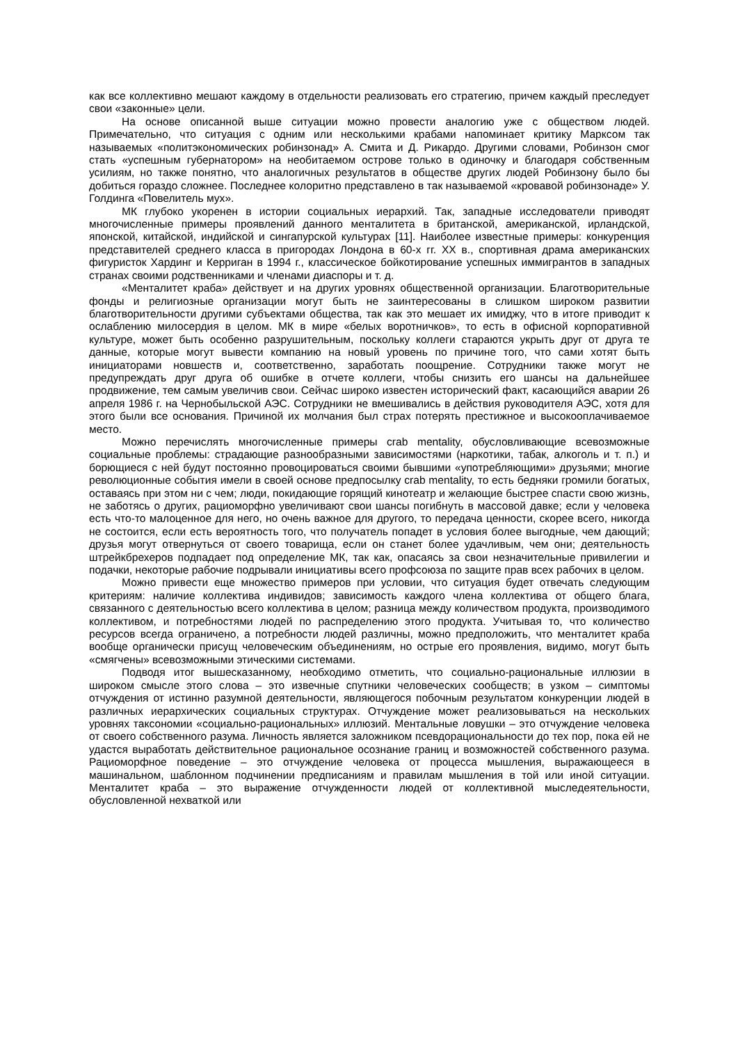как все коллективно мешают каждому в отдельности реализовать его стратегию, причем каждый преследует свои «законные» цели.
На основе описанной выше ситуации можно провести аналогию уже с обществом людей. Примечательно, что ситуация с одним или несколькими крабами напоминает критику Марксом так называемых «политэкономических робинзонад» А. Смита и Д. Рикардо. Другими словами, Робинзон смог стать «успешным губернатором» на необитаемом острове только в одиночку и благодаря собственным усилиям, но также понятно, что аналогичных результатов в обществе других людей Робинзону было бы добиться гораздо сложнее. Последнее колоритно представлено в так называемой «кровавой робинзонаде» У. Голдинга «Повелитель мух».
МК глубоко укоренен в истории социальных иерархий. Так, западные исследователи приводят многочисленные примеры проявлений данного менталитета в британской, американской, ирландской, японской, китайской, индийской и сингапурской культурах [11]. Наиболее известные примеры: конкуренция представителей среднего класса в пригородах Лондона в 60-х гг. XX в., спортивная драма американских фигуристок Хардинг и Керриган в 1994 г., классическое бойкотирование успешных иммигрантов в западных странах своими родственниками и членами диаспоры и т. д.
«Менталитет краба» действует и на других уровнях общественной организации. Благотворительные фонды и религиозные организации могут быть не заинтересованы в слишком широком развитии благотворительности другими субъектами общества, так как это мешает их имиджу, что в итоге приводит к ослаблению милосердия в целом. МК в мире «белых воротничков», то есть в офисной корпоративной культуре, может быть особенно разрушительным, поскольку коллеги стараются укрыть друг от друга те данные, которые могут вывести компанию на новый уровень по причине того, что сами хотят быть инициаторами новшеств и, соответственно, заработать поощрение. Сотрудники также могут не предупреждать друг друга об ошибке в отчете коллеги, чтобы снизить его шансы на дальнейшее продвижение, тем самым увеличив свои. Сейчас широко известен исторический факт, касающийся аварии 26 апреля 1986 г. на Чернобыльской АЭС. Сотрудники не вмешивались в действия руководителя АЭС, хотя для этого были все основания. Причиной их молчания был страх потерять престижное и высокооплачиваемое место.
Можно перечислять многочисленные примеры crab mentality, обусловливающие всевозможные социальные проблемы: страдающие разнообразными зависимостями (наркотики, табак, алкоголь и т. п.) и борющиеся с ней будут постоянно провоцироваться своими бывшими «употребляющими» друзьями; многие революционные события имели в своей основе предпосылку crab mentality, то есть бедняки громили богатых, оставаясь при этом ни с чем; люди, покидающие горящий кинотеатр и желающие быстрее спасти свою жизнь, не заботясь о других, рациоморфно увеличивают свои шансы погибнуть в массовой давке; если у человека есть что-то малоценное для него, но очень важное для другого, то передача ценности, скорее всего, никогда не состоится, если есть вероятность того, что получатель попадет в условия более выгодные, чем дающий; друзья могут отвернуться от своего товарища, если он станет более удачливым, чем они; деятельность штрейкбрехеров подпадает под определение МК, так как, опасаясь за свои незначительные привилегии и подачки, некоторые рабочие подрывали инициативы всего профсоюза по защите прав всех рабочих в целом.
Можно привести еще множество примеров при условии, что ситуация будет отвечать следующим критериям: наличие коллектива индивидов; зависимость каждого члена коллектива от общего блага, связанного с деятельностью всего коллектива в целом; разница между количеством продукта, производимого коллективом, и потребностями людей по распределению этого продукта. Учитывая то, что количество ресурсов всегда ограничено, а потребности людей различны, можно предположить, что менталитет краба вообще органически присущ человеческим объединениям, но острые его проявления, видимо, могут быть «смягчены» всевозможными этическими системами.
Подводя итог вышесказанному, необходимо отметить, что социально-рациональные иллюзии в широком смысле этого слова – это извечные спутники человеческих сообществ; в узком – симптомы отчуждения от истинно разумной деятельности, являющегося побочным результатом конкуренции людей в различных иерархических социальных структурах. Отчуждение может реализовываться на нескольких уровнях таксономии «социально-рациональных» иллюзий. Ментальные ловушки – это отчуждение человека от своего собственного разума. Личность является заложником псевдорациональности до тех пор, пока ей не удастся выработать действительное рациональное осознание границ и возможностей собственного разума. Рациоморфное поведение – это отчуждение человека от процесса мышления, выражающееся в машинальном, шаблонном подчинении предписаниям и правилам мышления в той или иной ситуации. Менталитет краба – это выражение отчужденности людей от коллективной мыследеятельности, обусловленной нехваткой или